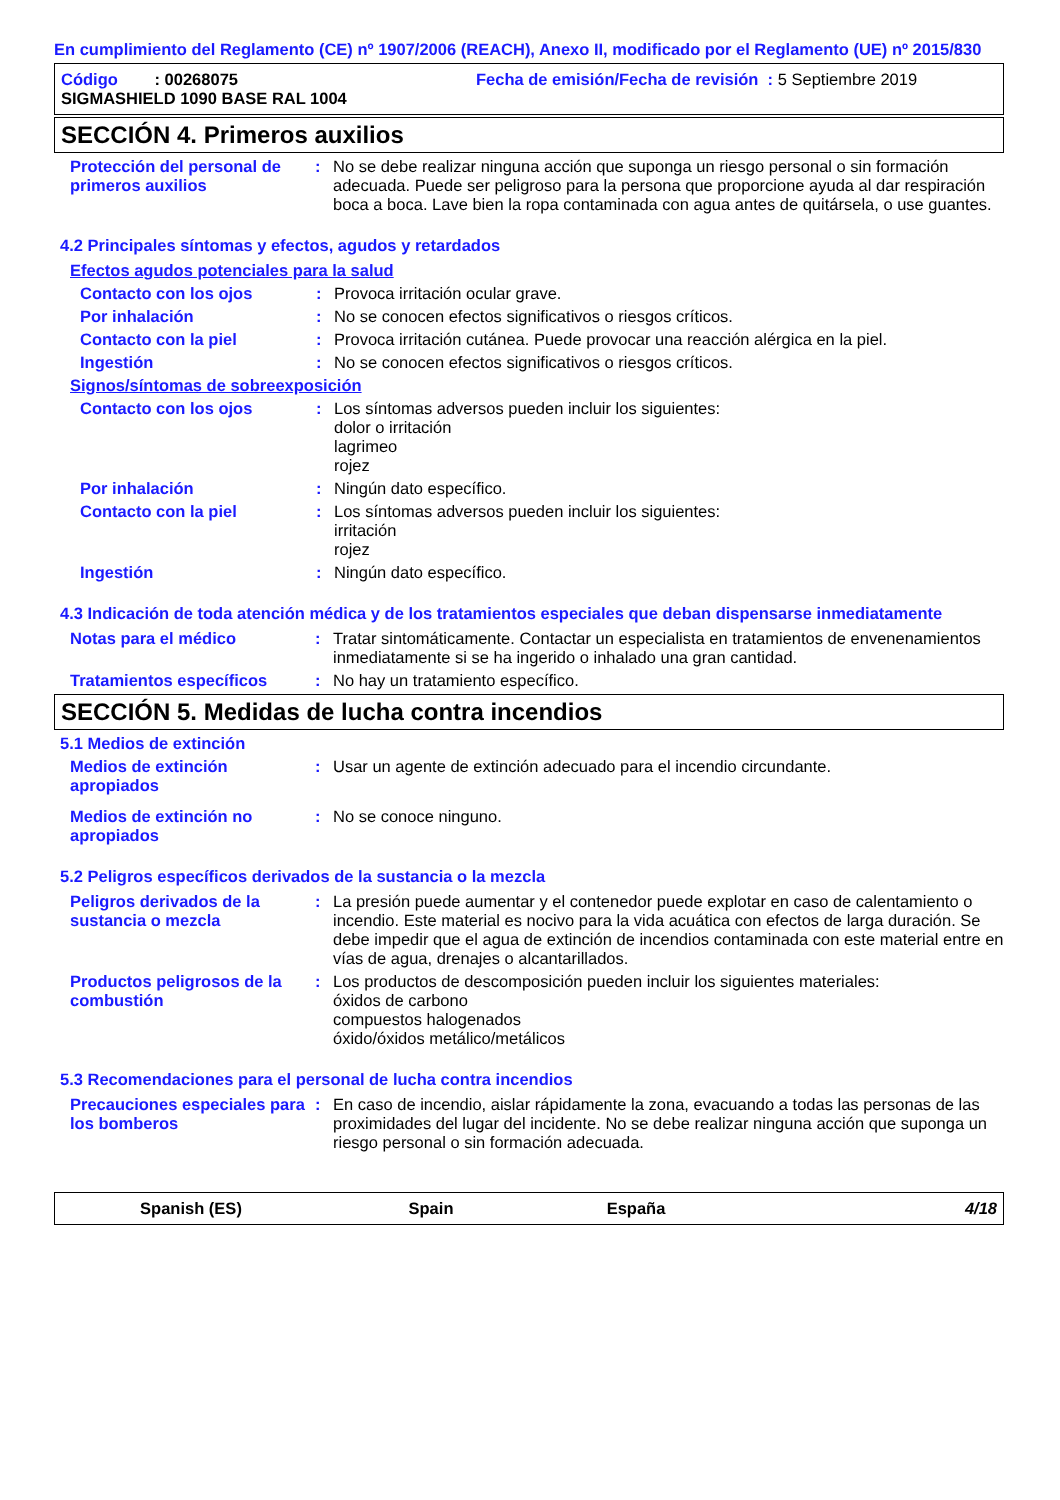En cumplimiento del Reglamento (CE) nº 1907/2006 (REACH), Anexo II, modificado por el Reglamento (UE) nº 2015/830
Código : 00268075 Fecha de emisión/Fecha de revisión : 5 Septiembre 2019
SIGMASHIELD 1090 BASE RAL 1004
SECCIÓN 4. Primeros auxilios
Protección del personal de primeros auxilios
: No se debe realizar ninguna acción que suponga un riesgo personal o sin formación adecuada. Puede ser peligroso para la persona que proporcione ayuda al dar respiración boca a boca. Lave bien la ropa contaminada con agua antes de quitársela, o use guantes.
4.2 Principales síntomas y efectos, agudos y retardados
Efectos agudos potenciales para la salud
Contacto con los ojos : Provoca irritación ocular grave.
Por inhalación : No se conocen efectos significativos o riesgos críticos.
Contacto con la piel : Provoca irritación cutánea. Puede provocar una reacción alérgica en la piel.
Ingestión : No se conocen efectos significativos o riesgos críticos.
Signos/síntomas de sobreexposición
Contacto con los ojos : Los síntomas adversos pueden incluir los siguientes:
dolor o irritación
lagrimeo
rojez
Por inhalación : Ningún dato específico.
Contacto con la piel : Los síntomas adversos pueden incluir los siguientes:
irritación
rojez
Ingestión : Ningún dato específico.
4.3 Indicación de toda atención médica y de los tratamientos especiales que deban dispensarse inmediatamente
Notas para el médico : Tratar sintomáticamente. Contactar un especialista en tratamientos de envenenamientos inmediatamente si se ha ingerido o inhalado una gran cantidad.
Tratamientos específicos : No hay un tratamiento específico.
SECCIÓN 5. Medidas de lucha contra incendios
5.1 Medios de extinción
Medios de extinción apropiados
: Usar un agente de extinción adecuado para el incendio circundante.
Medios de extinción no apropiados
: No se conoce ninguno.
5.2 Peligros específicos derivados de la sustancia o la mezcla
Peligros derivados de la sustancia o mezcla
: La presión puede aumentar y el contenedor puede explotar en caso de calentamiento o incendio. Este material es nocivo para la vida acuática con efectos de larga duración. Se debe impedir que el agua de extinción de incendios contaminada con este material entre en vías de agua, drenajes o alcantarillados.
Productos peligrosos de la combustión
: Los productos de descomposición pueden incluir los siguientes materiales:
óxidos de carbono
compuestos halogenados
óxido/óxidos metálico/metálicos
5.3 Recomendaciones para el personal de lucha contra incendios
Precauciones especiales para los bomberos
: En caso de incendio, aislar rápidamente la zona, evacuando a todas las personas de las proximidades del lugar del incidente. No se debe realizar ninguna acción que suponga un riesgo personal o sin formación adecuada.
Spanish (ES) Spain España 4/18